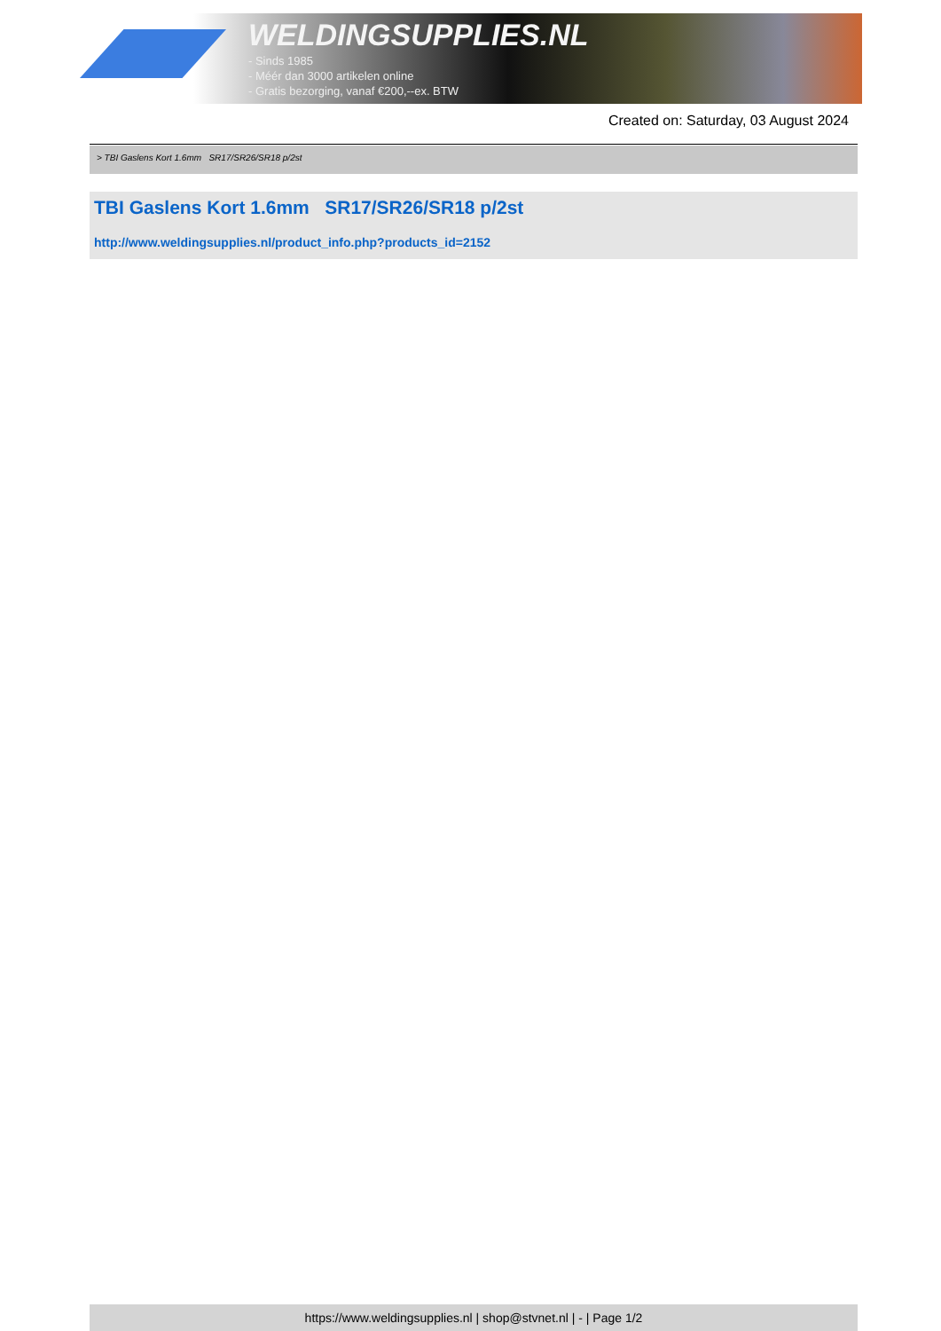WELDINGSUPPLIES.NL
- Sinds 1985
- Méér dan 3000 artikelen online
- Gratis bezorging, vanaf €200,--ex. BTW
Created on: Saturday, 03 August 2024
> TBI Gaslens Kort 1.6mm SR17/SR26/SR18 p/2st
TBI Gaslens Kort 1.6mm SR17/SR26/SR18 p/2st
http://www.weldingsupplies.nl/product_info.php?products_id=2152
https://www.weldingsupplies.nl | shop@stvnet.nl | - | Page 1/2